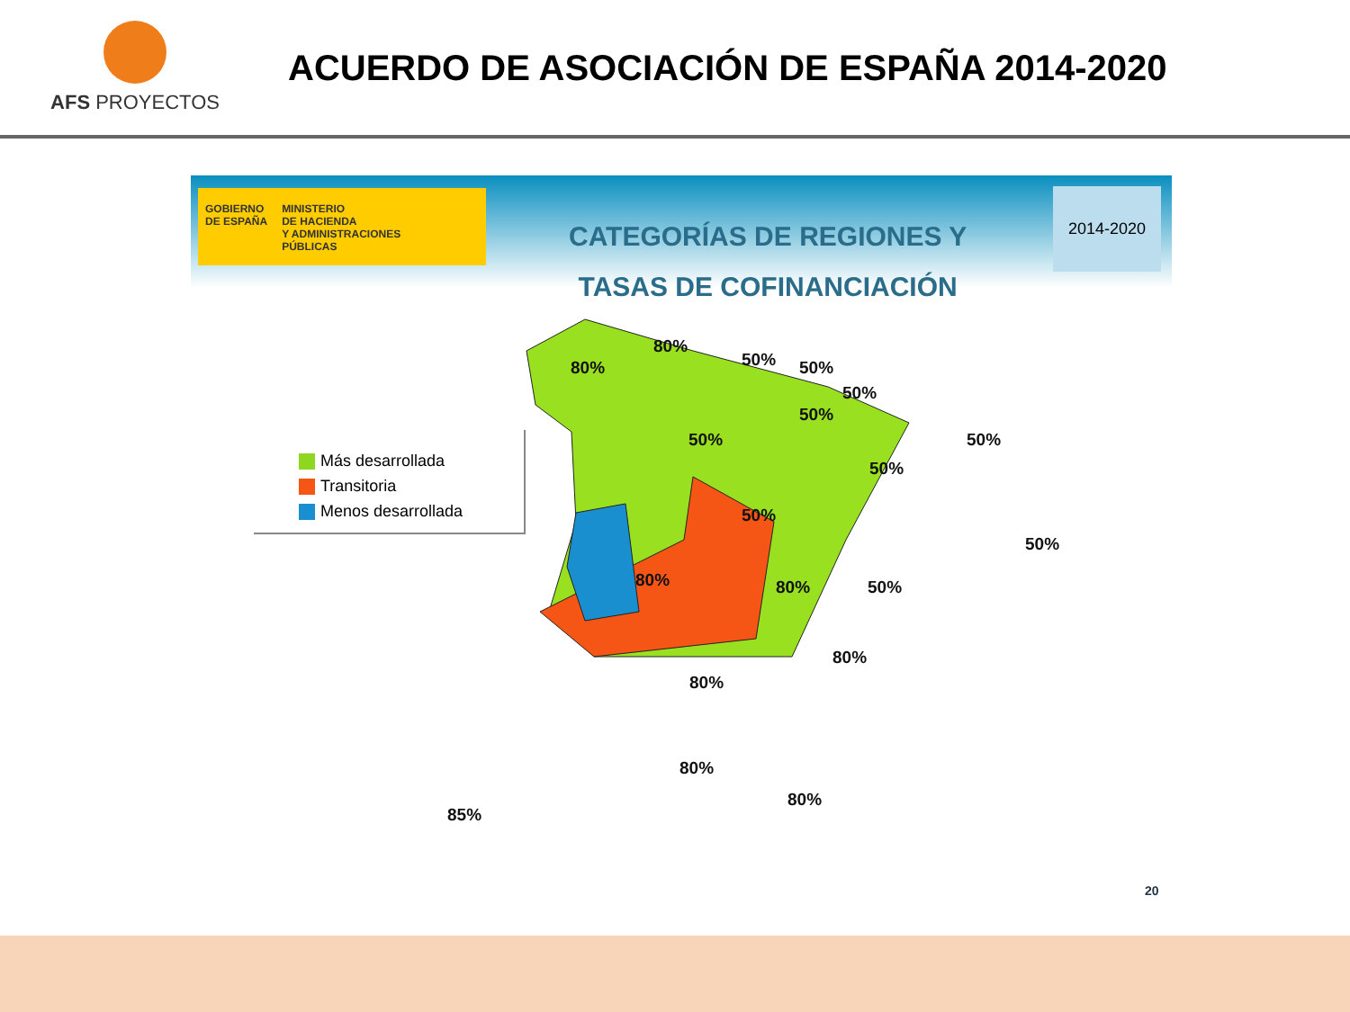AFS PROYECTOS
ACUERDO DE ASOCIACIÓN DE ESPAÑA 2014-2020
GOBIERNO
DE ESPAÑA
MINISTERIO
DE HACIENDA
Y ADMINISTRACIONES
PÚBLICAS
CATEGORÍAS DE REGIONES Y
TASAS DE COFINANCIACIÓN
2014-2020
Más desarrollada
Transitoria
Menos desarrollada
80%
80%
50% 50%
50%
50%
50%
50%
50%
50%
80% 80% 50%
50%
80%
80%
80%
80%
85%
20